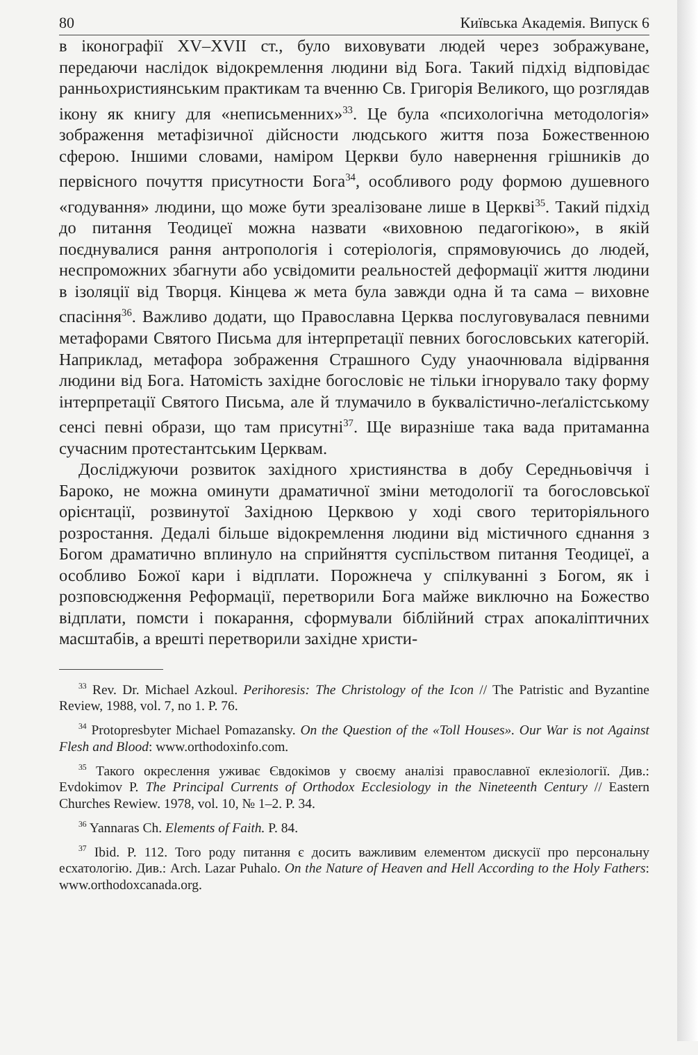80 Київська Академія. Випуск 6
в іконографії XV–XVII ст., було виховувати людей через зображуване, передаючи наслідок відокремлення людини від Бога. Такий підхід відповідає ранньохристиянським практикам та вченню Св. Григорія Великого, що розглядав ікону як книгу для «неписьменних»<sup>33</sup>. Це була «психологічна методологія» зображення метафізичної дійсности людського життя поза Божественною сферою. Іншими словами, наміром Церкви було навернення грішників до первісного почуття присутности Бога<sup>34</sup>, особливого роду формою душевного «годування» людини, що може бути зреалізоване лише в Церкві<sup>35</sup>. Такий підхід до питання Теодицеї можна назвати «виховною педагогікою», в якій поєднувалися рання антропологія і сотеріологія, спрямовуючись до людей, неспроможних збагнути або усвідомити реальностей деформації життя людини в ізоляції від Творця. Кінцева ж мета була завжди одна й та сама – виховне спасіння<sup>36</sup>. Важливо додати, що Православна Церква послуговувалася певними метафорами Святого Письма для інтерпретації певних богословських категорій. Наприклад, метафора зображення Страшного Суду унаочнювала відірвання людини від Бога. Натомість західне богословіє не тільки ігнорувало таку форму інтерпретації Святого Письма, але й тлумачило в буквалістично-леґалістському сенсі певні образи, що там присутні<sup>37</sup>. Ще виразніше така вада притаманна сучасним протестантським Церквам.
Досліджуючи розвиток західного християнства в добу Середньовіччя і Бароко, не можна оминути драматичної зміни методології та богословської орієнтації, розвинутої Західною Церквою у ході свого територіяльного розростання. Дедалі більше відокремлення людини від містичного єднання з Богом драматично вплинуло на сприйняття суспільством питання Теодицеї, а особливо Божої кари і відплати. Порожнеча у спілкуванні з Богом, як і розповсюдження Реформації, перетворили Бога майже виключно на Божество відплати, помсти і покарання, сформували біблійний страх апокаліптичних масштабів, а врешті перетворили західне христи-
<sup>33</sup> Rev. Dr. Michael Azkoul. Perihoresis: The Christology of the Icon // The Patristic and Byzantine Review, 1988, vol. 7, no 1. P. 76.
<sup>34</sup> Protopresbyter Michael Pomazansky. On the Question of the «Toll Houses». Our War is not Against Flesh and Blood: www.orthodoxinfo.com.
<sup>35</sup> Такого окреслення уживає Євдокімов у своєму аналізі православної еклезіології. Див.: Evdokimov P. The Principal Currents of Orthodox Ecclesiology in the Nineteenth Century // Eastern Churches Rewiew. 1978, vol. 10, № 1–2. P. 34.
<sup>36</sup> Yannaras Ch. Elements of Faith. P. 84.
<sup>37</sup> Ibid. P. 112. Того роду питання є досить важливим елементом дискусії про персональну есхатологію. Див.: Arch. Lazar Puhalo. On the Nature of Heaven and Hell According to the Holy Fathers: www.orthodoxcanada.org.